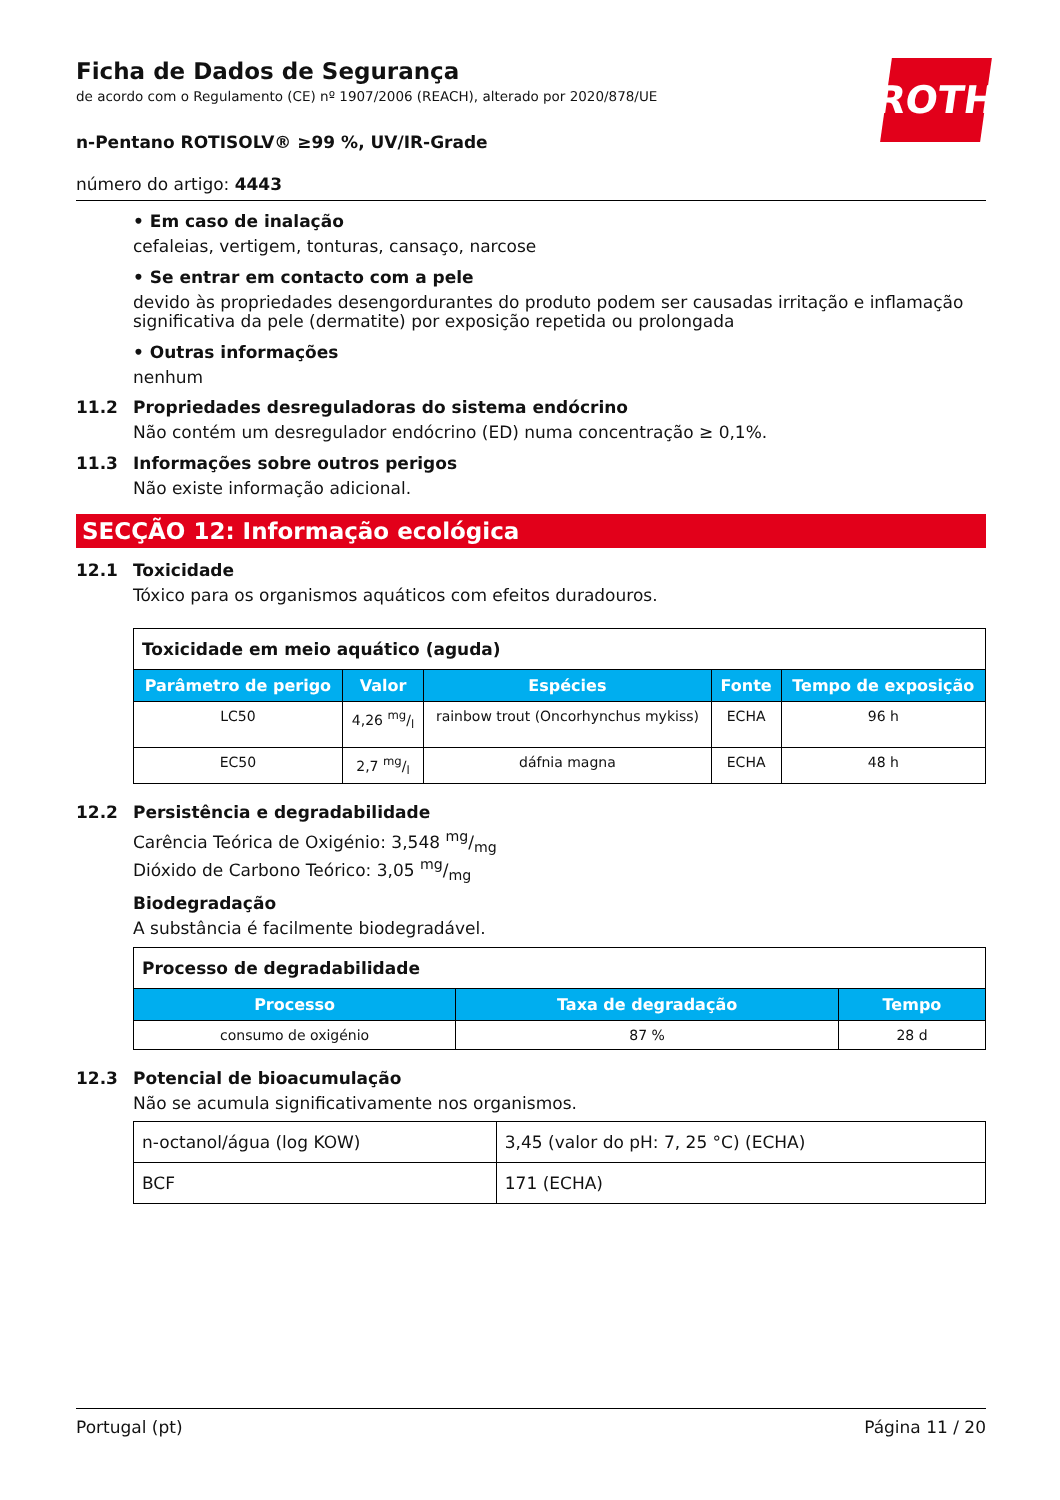ROTH
Ficha de Dados de Segurança
de acordo com o Regulamento (CE) nº 1907/2006 (REACH), alterado por 2020/878/UE
n-Pentano ROTISOLV® ≥99 %, UV/IR-Grade
número do artigo: 4443
• Em caso de inalação
cefaleias, vertigem, tonturas, cansaço, narcose
• Se entrar em contacto com a pele
devido às propriedades desengordurantes do produto podem ser causadas irritação e inflamação significativa da pele (dermatite) por exposição repetida ou prolongada
• Outras informações
nenhum
11.2 Propriedades desreguladoras do sistema endócrino
Não contém um desregulador endócrino (ED) numa concentração ≥ 0,1%.
11.3 Informações sobre outros perigos
Não existe informação adicional.
SECÇÃO 12: Informação ecológica
12.1 Toxicidade
Tóxico para os organismos aquáticos com efeitos duradouros.
| Toxicidade em meio aquático (aguda) | | | | |
| Parâmetro de perigo | Valor | Espécies | Fonte | Tempo de exposição |
| LC50 | 4,26 mg/l | rainbow trout (Oncorhynchus mykiss) | ECHA | 96 h |
| EC50 | 2,7 mg/l | dáfnia magna | ECHA | 48 h |
12.2 Persistência e degradabilidade
Carência Teórica de Oxigénio: 3,548 mg/mg
Dióxido de Carbono Teórico: 3,05 mg/mg
Biodegradação
A substância é facilmente biodegradável.
| Processo de degradabilidade | | |
| Processo | Taxa de degradação | Tempo |
| consumo de oxigénio | 87 % | 28 d |
12.3 Potencial de bioacumulação
Não se acumula significativamente nos organismos.
| n-octanol/água (log KOW) | 3,45 (valor do pH: 7, 25 °C) (ECHA) |
| BCF | 171 (ECHA) |
Portugal (pt) Página 11 / 20